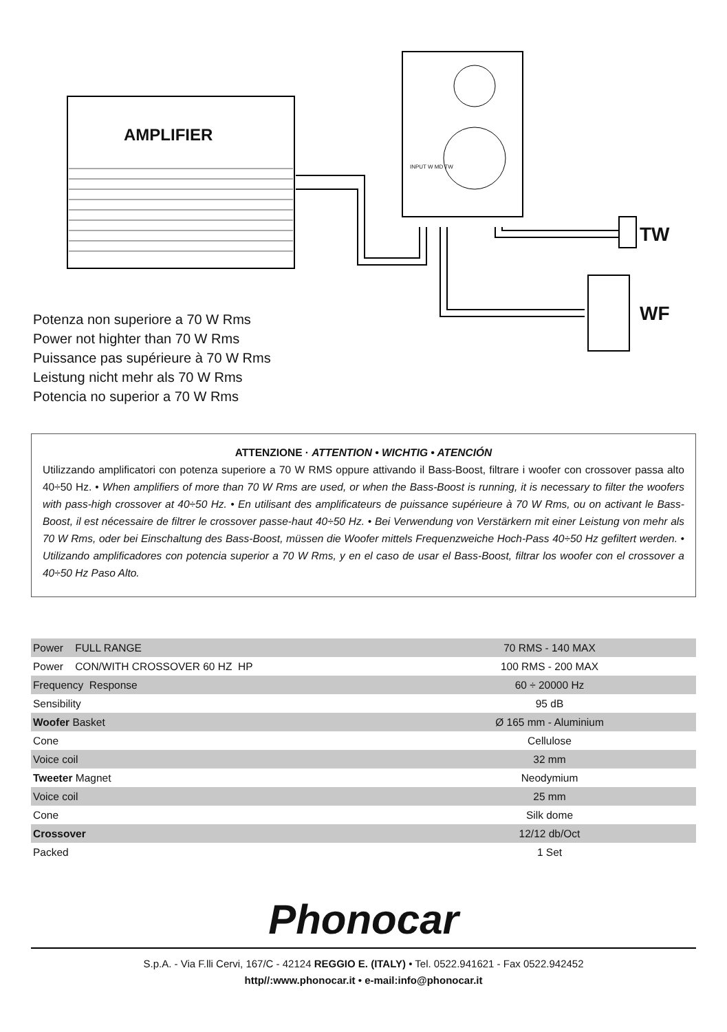AMPLIFIER
TW
WF
INPUT W MD TW
Potenza non superiore a 70 W Rms
Power not highter than 70 W Rms
Puissance pas supérieure à 70 W Rms
Leistung nicht mehr als 70 W Rms
Potencia no superior a 70 W Rms
ATTENZIONE · ATTENTION • WICHTIG • ATENCIÓN
Utilizzando amplificatori con potenza superiore a 70 W RMS oppure attivando il Bass-Boost, filtrare i woofer con crossover passa alto 40÷50 Hz. • When amplifiers of more than 70 W Rms are used, or when the Bass-Boost is running, it is necessary to filter the woofers with pass-high crossover at 40÷50 Hz. • En utilisant des amplificateurs de puissance supérieure à 70 W Rms, ou on activant le Bass-Boost, il est nécessaire de filtrer le crossover passe-haut 40÷50 Hz. • Bei Verwendung von Verstärkern mit einer Leistung von mehr als 70 W Rms, oder bei Einschaltung des Bass-Boost, müssen die Woofer mittels Frequenzweiche Hoch-Pass 40÷50 Hz gefiltert werden. • Utilizando amplificadores con potencia superior a 70 W Rms, y en el caso de usar el Bass-Boost, filtrar los woofer con el crossover a 40÷50 Hz Paso Alto.
| Power FULL RANGE | 70 RMS - 140 MAX |
| Power CON/WITH CROSSOVER 60 HZ HP | 100 RMS - 200 MAX |
| Frequency Response | 60 ÷ 20000 Hz |
| Sensibility | 95 dB |
| Woofer Basket | Ø 165 mm - Aluminium |
| Cone | Cellulose |
| Voice coil | 32 mm |
| Tweeter Magnet | Neodymium |
| Voice coil | 25 mm |
| Cone | Silk dome |
| Crossover | 12/12 db/Oct |
| Packed | 1 Set |
Phonocar
S.p.A. - Via F.lli Cervi, 167/C - 42124 REGGIO E. (ITALY) • Tel. 0522.941621 - Fax 0522.942452
http//:www.phonocar.it • e-mail:info@phonocar.it